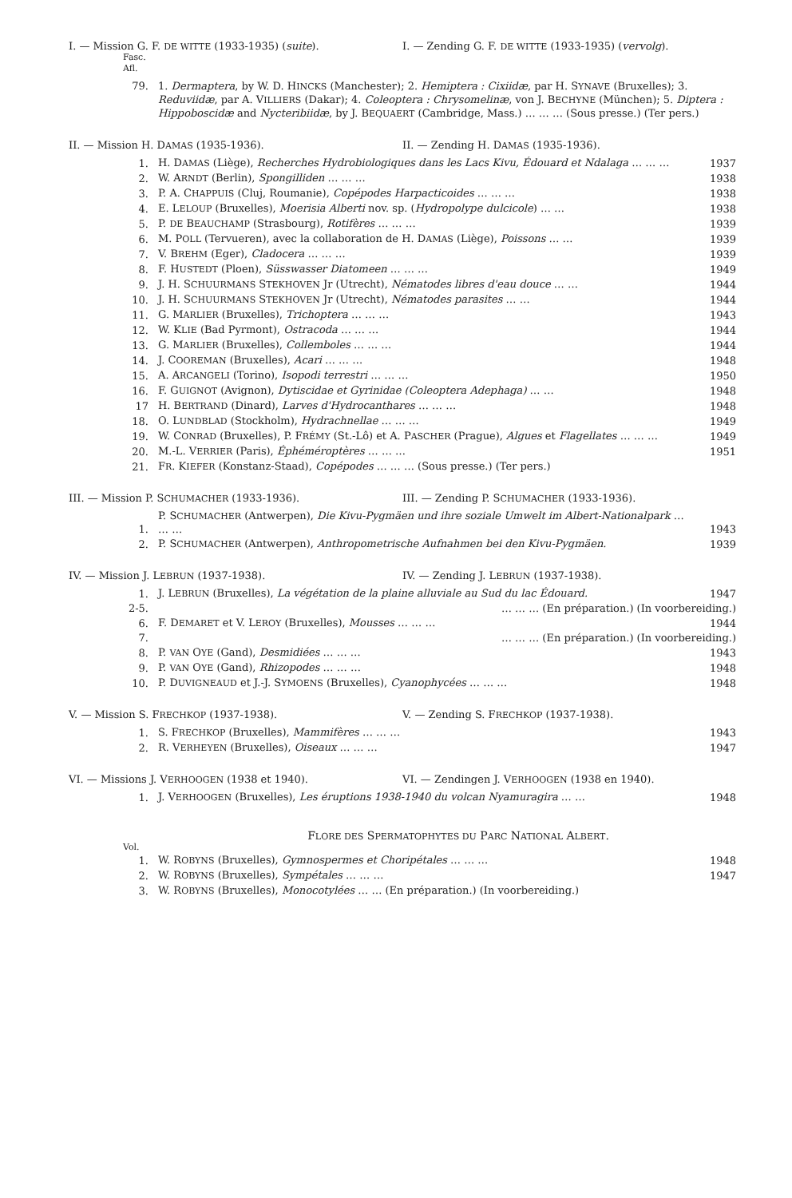I. — Mission G. F. DE WITTE (1933-1935) (suite). I. — Zending G. F. DE WITTE (1933-1935) (vervolg).
Fasc.
Afl.
| 79. | 1. Dermaptera , by W. D. H INCKS (Manchester); 2. Hemiptera : Cixiidæ , par H. S YNAVE (Bruxelles); 3. Reduviidæ , par A. V ILLIERS (Dakar); 4. Coleoptera : Chrysomelinæ , von J. B ECHYNE (München); 5. Diptera : Hippoboscidæ and Nycteribiidæ , by J. B EQUAERT (Cambridge, Mass.) … … … (Sous presse.) (Ter pers.) |
II. — Mission H. DAMAS (1935-1936). II. — Zending H. DAMAS (1935-1936).
| 1. | H. D AMAS (Liège), Recherches Hydrobiologiques dans les Lacs Kivu, Édouard et Ndalaga … … … | 1937 |
| 2. | W. A RNDT (Berlin), Spongilliden … … … | 1938 |
| 3. | P. A. C HAPPUIS (Cluj, Roumanie), Copépodes Harpacticoides … … … | 1938 |
| 4. | E. L ELOUP (Bruxelles), Moerisia Alberti nov. sp. ( Hydropolype dulcicole ) … … | 1938 |
| 5. | P. DE B EAUCHAMP (Strasbourg), Rotifères … … … | 1939 |
| 6. | M. P OLL (Tervueren), avec la collaboration de H. D AMAS (Liège), Poissons … … | 1939 |
| 7. | V. B REHM (Eger), Cladocera … … … | 1939 |
| 8. | F. H USTEDT (Ploen), Süsswasser Diatomeen … … … | 1949 |
| 9. | J. H. S CHUURMANS S TEKHOVEN Jr (Utrecht), Nématodes libres d'eau douce … … | 1944 |
| 10. | J. H. S CHUURMANS S TEKHOVEN Jr (Utrecht), Nématodes parasites … … | 1944 |
| 11. | G. M ARLIER (Bruxelles), Trichoptera … … … | 1943 |
| 12. | W. K LIE (Bad Pyrmont), Ostracoda … … … | 1944 |
| 13. | G. M ARLIER (Bruxelles), Collemboles … … … | 1944 |
| 14. | J. C OOREMAN (Bruxelles), Acari … … … | 1948 |
| 15. | A. A RCANGELI (Torino), Isopodi terrestri … … … | 1950 |
| 16. | F. G UIGNOT (Avignon), Dytiscidae et Gyrinidae (Coleoptera Adephaga) … … | 1948 |
| 17 | H. B ERTRAND (Dinard), Larves d'Hydrocanthares … … … | 1948 |
| 18. | O. L UNDBLAD (Stockholm), Hydrachnellae … … … | 1949 |
| 19. | W. C ONRAD (Bruxelles), P. F RÉMY (St.-Lô) et A. P ASCHER (Prague), Algues et Flagellates … … … | 1949 |
| 20. | M.-L. V ERRIER (Paris), Éphéméroptères … … … | 1951 |
| 21. | F R . K IEFER (Konstanz-Staad), Copépodes … … … (Sous presse.) (Ter pers.) | |
III. — Mission P. SCHUMACHER (1933-1936). III. — Zending P. SCHUMACHER (1933-1936).
| 1. | P. S CHUMACHER (Antwerpen), Die Kivu-Pygmäen und ihre soziale Umwelt im Albert-Nationalpark … … … | 1943 |
| 2. | P. S CHUMACHER (Antwerpen), Anthropometrische Aufnahmen bei den Kivu-Pygmäen. | 1939 |
IV. — Mission J. LEBRUN (1937-1938). IV. — Zending J. LEBRUN (1937-1938).
| 1. | J. L EBRUN (Bruxelles), La végétation de la plaine alluviale au Sud du lac Édouard. | 1947 |
| 2-5. | … … … (En préparation.) (In voorbereiding.) | |
| 6. | F. D EMARET et V. L EROY (Bruxelles), Mousses … … … | 1944 |
| 7. | … … … (En préparation.) (In voorbereiding.) | |
| 8. | P. VAN O YE (Gand), Desmidiées … … … | 1943 |
| 9. | P. VAN O YE (Gand), Rhizopodes … … … | 1948 |
| 10. | P. D UVIGNEAUD et J.-J. S YMOENS (Bruxelles), Cyanophycées … … … | 1948 |
V. — Mission S. FRECHKOP (1937-1938). V. — Zending S. FRECHKOP (1937-1938).
| 1. | S. F RECHKOP (Bruxelles), Mammifères … … … | 1943 |
| 2. | R. V ERHEYEN (Bruxelles), Oiseaux … … … | 1947 |
VI. — Missions J. VERHOOGEN (1938 et 1940). VI. — Zendingen J. VERHOOGEN (1938 en 1940).
| 1. | J. V ERHOOGEN (Bruxelles), Les éruptions 1938-1940 du volcan Nyamuragira … … | 1948 |
FLORE DES SPERMATOPHYTES DU PARC NATIONAL ALBERT.
Vol.
| 1. | W. R OBYNS (Bruxelles), Gymnospermes et Choripétales … … … | 1948 |
| 2. | W. R OBYNS (Bruxelles), Sympétales … … … | 1947 |
| 3. | W. R OBYNS (Bruxelles), Monocotylées … … (En préparation.) (In voorbereiding.) | |